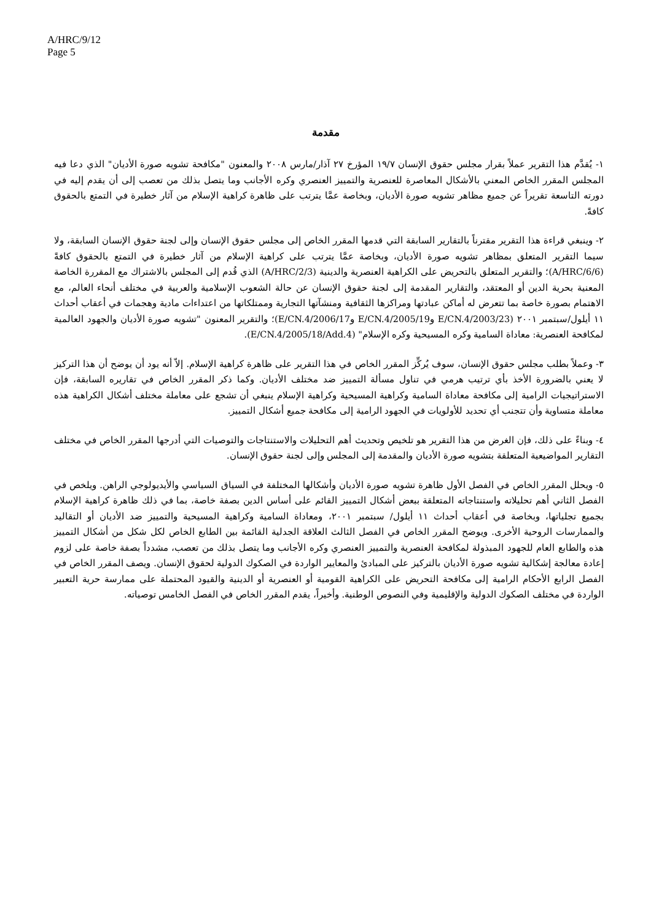A/HRC/9/12
Page 5
مقدمة
١- يُقدَّم هذا التقرير عملاً بقرار مجلس حقوق الإنسان ١٩/٧ المؤرخ ٢٧ آذار/مارس ٢٠٠٨ والمعنون "مكافحة تشويه صورة الأديان" الذي دعا فيه المجلس المقرر الخاص المعني بالأشكال المعاصرة للعنصرية والتمييز العنصري وكره الأجانب وما يتصل بذلك من تعصب إلى أن يقدم إليه في دورته التاسعة تقريراً عن جميع مظاهر تشويه صورة الأديان، وبخاصة عمَّا يترتب على ظاهرة كراهية الإسلام من آثار خطيرة في التمتع بالحقوق كافةً.
٢- وينبغي قراءة هذا التقرير مقترناً بالتقارير السابقة التي قدمها المقرر الخاص إلى مجلس حقوق الإنسان وإلى لجنة حقوق الإنسان السابقة، ولا سيما التقرير المتعلق بمظاهر تشويه صورة الأديان، وبخاصة عمَّا يترتب على كراهية الإسلام من آثار خطيرة في التمتع بالحقوق كافةً (A/HRC/6/6)؛ والتقرير المتعلق بالتحريض على الكراهية العنصرية والدينية (A/HRC/2/3) الذي قُدم إلى المجلس بالاشتراك مع المقررة الخاصة المعنية بحرية الدين أو المعتقد، والتقارير المقدمة إلى لجنة حقوق الإنسان عن حالة الشعوب الإسلامية والعربية في مختلف أنحاء العالم، مع الاهتمام بصورة خاصة بما تتعرض له أماكن عبادتها ومراكزها الثقافية ومنشآتها التجارية وممتلكاتها من اعتداءات مادية وهجمات في أعقاب أحداث ١١ أيلول/سبتمبر ٢٠٠١ (E/CN.4/2003/23 وE/CN.4/2005/19 وE/CN.4/2006/17)؛ والتقرير المعنون "تشويه صورة الأديان والجهود العالمية لمكافحة العنصرية: معاداة السامية وكره المسيحية وكره الإسلام" (E/CN.4/2005/18/Add.4).
٣- وعملاً بطلب مجلس حقوق الإنسان، سوف يُركِّز المقرر الخاص في هذا التقرير على ظاهرة كراهية الإسلام. إلاّ أنه يود أن يوضح أن هذا التركيز لا يعني بالضرورة الأخذ بأي ترتيب هرمي في تناول مسألة التمييز ضد مختلف الأديان. وكما ذكر المقرر الخاص في تقاريره السابقة، فإن الاستراتيجيات الرامية إلى مكافحة معاداة السامية وكراهية المسيحية وكراهية الإسلام ينبغي أن تشجع على معاملة مختلف أشكال الكراهية هذه معاملة متساوية وأن تتجنب أي تحديد للأولويات في الجهود الرامية إلى مكافحة جميع أشكال التمييز.
٤- وبناءً على ذلك، فإن الغرض من هذا التقرير هو تلخيص وتحديث أهم التحليلات والاستنتاجات والتوصيات التي أدرجها المقرر الخاص في مختلف التقارير المواضيعية المتعلقة بتشويه صورة الأديان والمقدمة إلى المجلس وإلى لجنة حقوق الإنسان.
٥- ويحلل المقرر الخاص في الفصل الأول ظاهرة تشويه صورة الأديان وأشكالها المختلفة في السياق السياسي والأيديولوجي الراهن. ويلخص في الفصل الثاني أهم تحليلاته واستنتاجاته المتعلقة ببعض أشكال التمييز القائم على أساس الدين بصفة خاصة، بما في ذلك ظاهرة كراهية الإسلام بجميع تجلياتها، وبخاصة في أعقاب أحداث ١١ أيلول/ سبتمبر ٢٠٠١، ومعاداة السامية وكراهية المسيحية والتمييز ضد الأديان أو التقاليد والممارسات الروحية الأخرى. ويوضح المقرر الخاص في الفصل الثالث العلاقة الجدلية القائمة بين الطابع الخاص لكل شكل من أشكال التمييز هذه والطابع العام للجهود المبذولة لمكافحة العنصرية والتمييز العنصري وكره الأجانب وما يتصل بذلك من تعصب، مشدداً بصفة خاصة على لزوم إعادة معالجة إشكالية تشويه صورة الأديان بالتركيز على المبادئ والمعايير الواردة في الصكوك الدولية لحقوق الإنسان. ويصف المقرر الخاص في الفصل الرابع الأحكام الرامية إلى مكافحة التحريض على الكراهية القومية أو العنصرية أو الدينية والقيود المحتملة على ممارسة حرية التعبير الواردة في مختلف الصكوك الدولية والإقليمية وفي النصوص الوطنية. وأخيراً، يقدم المقرر الخاص في الفصل الخامس توصياته.